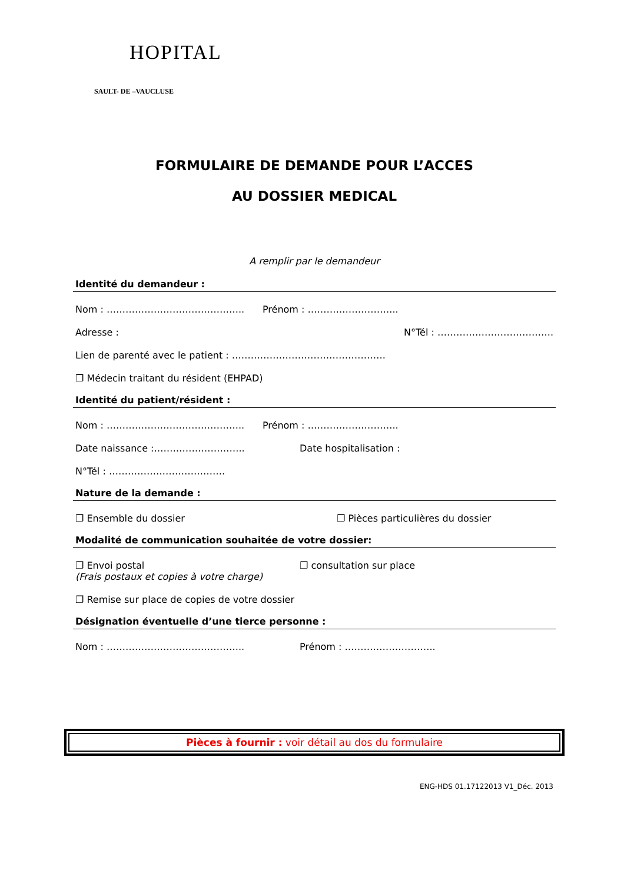HOPITAL
SAULT- DE –VAUCLUSE
FORMULAIRE DE DEMANDE POUR L’ACCES
AU DOSSIER MEDICAL
A remplir par le demandeur
Identité du demandeur :
Nom : …………………………………….. Prénom : ………………………..
Adresse : N°Tél : ……………………………….
Lien de parenté avec le patient : ………………………………………….
❐ Médecin traitant du résident (EHPAD)
Identité du patient/résident :
Nom : …………………………………….. Prénom : ………………………..
Date naissance :……………………….. Date hospitalisation :
N°Tél : ……………………………….
Nature de la demande :
❐ Ensemble du dossier ❐ Pièces particulières du dossier
Modalité de communication souhaitée de votre dossier:
❐ Envoi postal
(Frais postaux et copies à votre charge) ❐ consultation sur place
❐ Remise sur place de copies de votre dossier
Désignation éventuelle d’une tierce personne :
Nom : …………………………………….. Prénom : ………………………..
Pièces à fournir : voir détail au dos du formulaire
ENG-HDS 01.17122013 V1_Déc. 2013